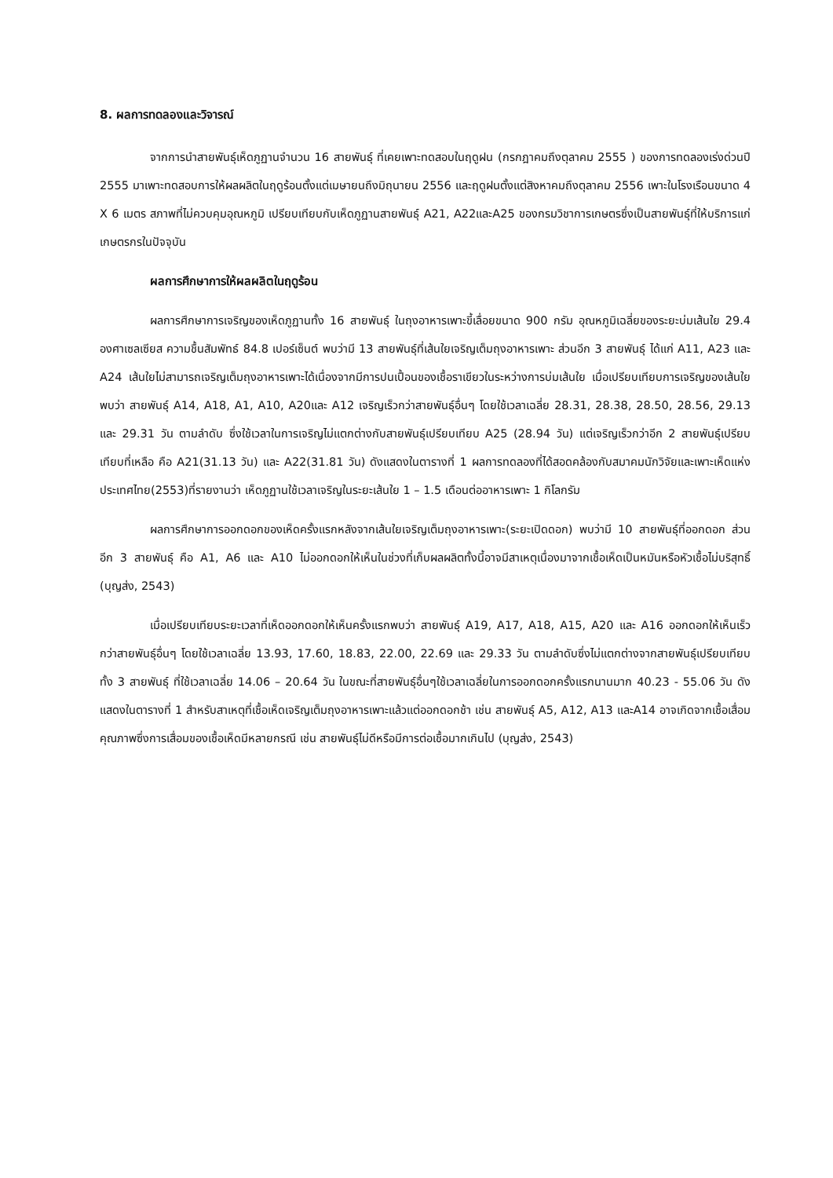8. ผลการทดลองและวิจารณ์
จากการนำสายพันธุ์เห็ดภูฏานจำนวน 16 สายพันธุ์ ที่เคยเพาะทดสอบในฤดูฝน (กรกฎาคมถึงตุลาคม 2555 ) ของการทดลองเร่งด่วนปี 2555 มาเพาะทดสอบการให้ผลผลิตในฤดูร้อนตั้งแต่เมษายนถึงมิถุนายน 2556 และฤดูฝนตั้งแต่สิงหาคมถึงตุลาคม 2556 เพาะในโรงเรือนขนาด 4 X 6 เมตร สภาพที่ไม่ควบคุมอุณหภูมิ เปรียบเทียบกับเห็ดภูฏานสายพันธุ์ A21, A22และA25 ของกรมวิชาการเกษตรซึ่งเป็นสายพันธุ์ที่ให้บริการแก่เกษตรกรในปัจจุบัน
ผลการศึกษาการให้ผลผลิตในฤดูร้อน
ผลการศึกษาการเจริญของเห็ดภูฏานทั้ง 16 สายพันธุ์ ในถุงอาหารเพาะขี้เลื่อยขนาด 900 กรัม อุณหภูมิเฉลี่ยของระยะบ่มเส้นใย 29.4 องศาเซลเซียส ความชื้นสัมพัทธ์ 84.8 เปอร์เซ็นต์ พบว่ามี 13 สายพันธุ์ที่เส้นใยเจริญเต็มถุงอาหารเพาะ ส่วนอีก 3 สายพันธุ์ ได้แก่ A11, A23 และ A24 เส้นใยไม่สามารถเจริญเต็มถุงอาหารเพาะได้เนื่องจากมีการปนเปื้อนของเชื้อราเขียวในระหว่างการบ่มเส้นใย เมื่อเปรียบเทียบการเจริญของเส้นใยพบว่า สายพันธุ์ A14, A18, A1, A10, A20และ A12 เจริญเร็วกว่าสายพันธุ์อื่นๆ โดยใช้เวลาเฉลี่ย 28.31, 28.38, 28.50, 28.56, 29.13 และ 29.31 วัน ตามลำดับ ซึ่งใช้เวลาในการเจริญไม่แตกต่างกับสายพันธุ์เปรียบเทียบ A25 (28.94 วัน) แต่เจริญเร็วกว่าอีก 2 สายพันธุ์เปรียบเทียบที่เหลือ คือ A21(31.13 วัน) และ A22(31.81 วัน) ดังแสดงในตารางที่ 1 ผลการทดลองที่ได้สอดคล้องกับสมาคมนักวิจัยและเพาะเห็ดแห่งประเทศไทย(2553)ที่รายงานว่า เห็ดภูฏานใช้เวลาเจริญในระยะเส้นใย 1 – 1.5 เดือนต่ออาหารเพาะ 1 กิโลกรัม
ผลการศึกษาการออกดอกของเห็ดครั้งแรกหลังจากเส้นใยเจริญเต็มถุงอาหารเพาะ(ระยะเปิดดอก) พบว่ามี 10 สายพันธุ์ที่ออกดอก ส่วนอีก 3 สายพันธุ์ คือ A1, A6 และ A10 ไม่ออกดอกให้เห็นในช่วงที่เก็บผลผลิตทั้งนี้อาจมีสาเหตุเนื่องมาจากเชื้อเห็ดเป็นหมันหรือหัวเชื้อไม่บริสุทธิ์ (บุญส่ง, 2543)
เมื่อเปรียบเทียบระยะเวลาที่เห็ดออกดอกให้เห็นครั้งแรกพบว่า สายพันธุ์ A19, A17, A18, A15, A20 และ A16 ออกดอกให้เห็นเร็วกว่าสายพันธุ์อื่นๆ โดยใช้เวลาเฉลี่ย 13.93, 17.60, 18.83, 22.00, 22.69 และ 29.33 วัน ตามลำดับซึ่งไม่แตกต่างจากสายพันธุ์เปรียบเทียบทั้ง 3 สายพันธุ์ ที่ใช้เวลาเฉลี่ย 14.06 – 20.64 วัน ในขณะที่สายพันธุ์อื่นๆใช้เวลาเฉลี่ยในการออกดอกครั้งแรกนานมาก 40.23 - 55.06 วัน ดังแสดงในตารางที่ 1 สำหรับสาเหตุที่เชื้อเห็ดเจริญเต็มถุงอาหารเพาะแล้วแต่ออกดอกช้า เช่น สายพันธุ์ A5, A12, A13 และA14 อาจเกิดจากเชื้อเสื่อมคุณภาพซึ่งการเสื่อมของเชื้อเห็ดมีหลายกรณี เช่น สายพันธุ์ไม่ดีหรือมีการต่อเชื้อมากเกินไป (บุญส่ง, 2543)